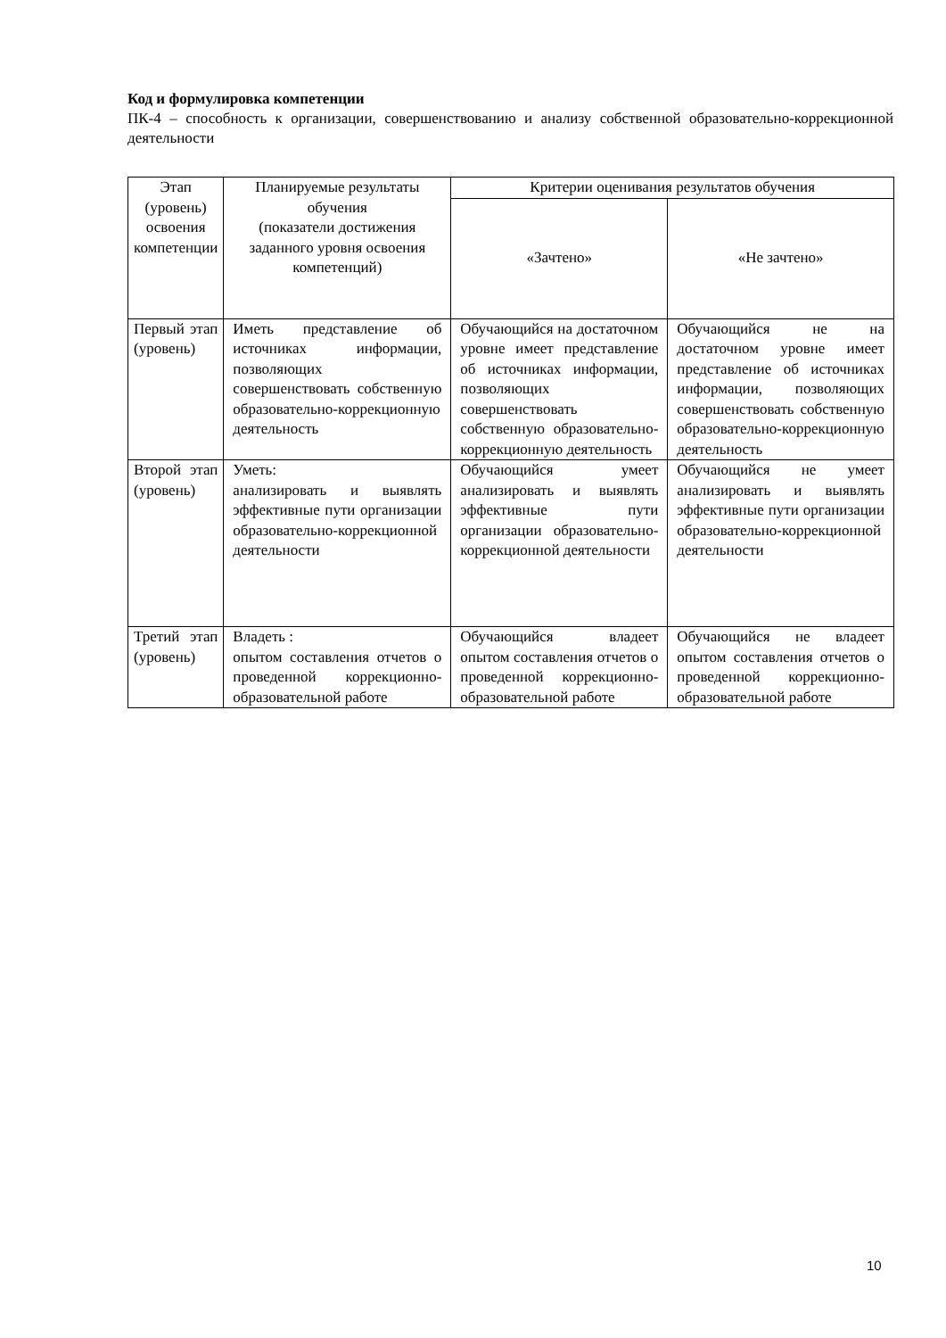Код и формулировка компетенции
ПК-4 – способность к организации, совершенствованию и анализу собственной образовательно-коррекционной деятельности
| Этап (уровень) освоения компетенции | Планируемые результаты обучения (показатели достижения заданного уровня освоения компетенций) | Критерии оценивания результатов обучения | |
| --- | --- | --- | --- |
| | | «Зачтено» | «Не зачтено» |
| Первый этап (уровень) | Иметь представление об источниках информации, позволяющих совершенствовать собственную образовательно-коррекционную деятельность | Обучающийся на достаточном уровне имеет представление об источниках информации, позволяющих совершенствовать собственную образовательно-коррекционную деятельность | Обучающийся не на достаточном уровне имеет представление об источниках информации, позволяющих совершенствовать собственную образовательно-коррекционную деятельность |
| Второй этап (уровень) | Уметь: анализировать и выявлять эффективные пути организации образовательно-коррекционной деятельности | Обучающийся умеет анализировать и выявлять эффективные пути организации образовательно-коррекционной деятельности | Обучающийся не умеет анализировать и выявлять эффективные пути организации образовательно-коррекционной деятельности |
| Третий этап (уровень) | Владеть : опытом составления отчетов о проведенной коррекционно-образовательной работе | Обучающийся владеет опытом составления отчетов о проведенной коррекционно-образовательной работе | Обучающийся не владеет опытом составления отчетов о проведенной коррекционно-образовательной работе |
10